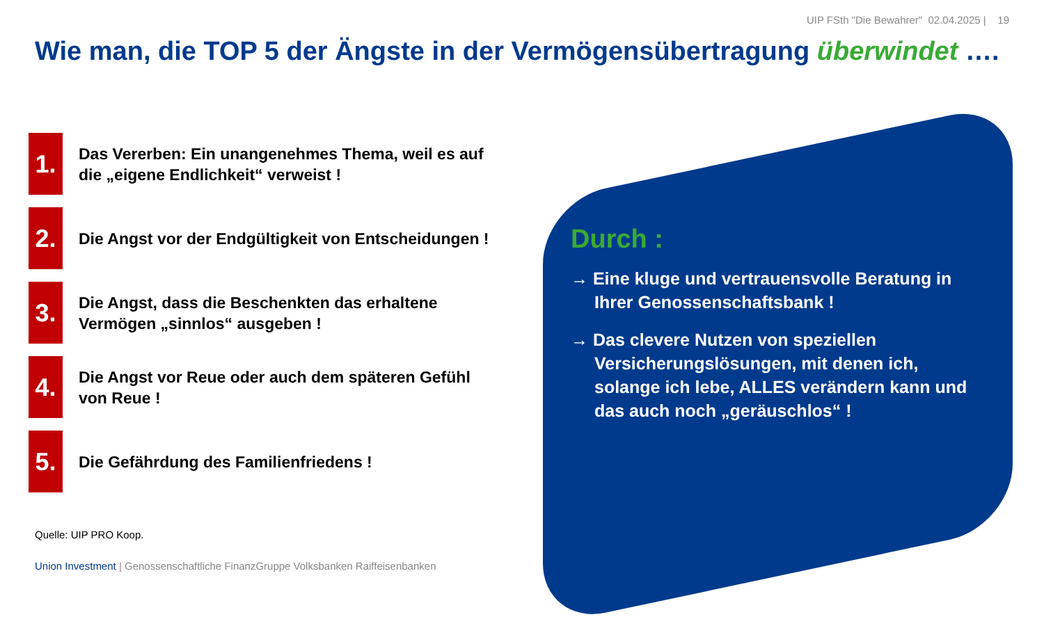UIP FSth "Die Bewahrer" 02.04.2025 | 19
Wie man, die TOP 5 der Ängste in der Vermögensübertragung überwindet ….
1.
Das Vererben: Ein unangenehmes Thema, weil es auf die „eigene Endlichkeit“ verweist !
2.
Die Angst vor der Endgültigkeit von Entscheidungen !
3.
Die Angst, dass die Beschenkten das erhaltene Vermögen „sinnlos“ ausgeben !
4.
Die Angst vor Reue oder auch dem späteren Gefühl von Reue !
5.
Die Gefährdung des Familienfriedens !
Durch :
→ Eine kluge und vertrauensvolle Beratung in Ihrer Genossenschaftsbank !
→ Das clevere Nutzen von speziellen Versicherungslösungen, mit denen ich, solange ich lebe, ALLES verändern kann und das auch noch „geräuschlos“ !
Quelle: UIP PRO Koop.
Union Investment | Genossenschaftliche FinanzGruppe Volksbanken Raiffeisenbanken